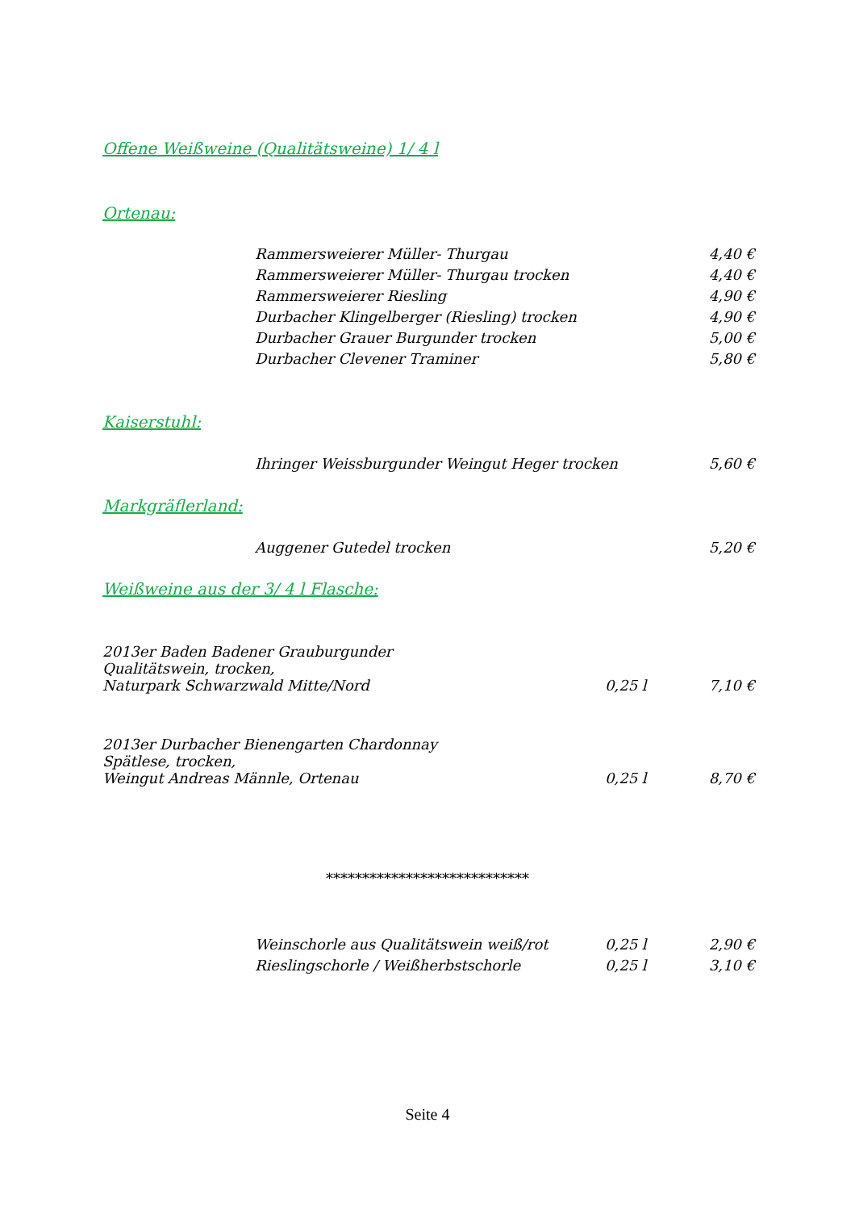Offene Weißweine (Qualitätsweine) 1/ 4 l
Ortenau:
| Rammersweierer Müller- Thurgau | 4,40 € |
| Rammersweierer Müller- Thurgau trocken | 4,40 € |
| Rammersweierer Riesling | 4,90 € |
| Durbacher Klingelberger (Riesling) trocken | 4,90 € |
| Durbacher Grauer Burgunder trocken | 5,00 € |
| Durbacher Clevener Traminer | 5,80 € |
Kaiserstuhl:
| Ihringer Weissburgunder Weingut Heger trocken | 5,60 € |
Markgräflerland:
| Auggener Gutedel trocken | 5,20 € |
Weißweine aus der 3/ 4 l Flasche:
| 2013er Baden Badener Grauburgunder Qualitätswein, trocken, Naturpark Schwarzwald Mitte/Nord | 0,25 l | 7,10 € |
| 2013er Durbacher Bienengarten Chardonnay Spätlese, trocken, Weingut Andreas Männle, Ortenau | 0,25 l | 8,70 € |
****************************
| Weinschorle aus Qualitätswein weiß/rot | 0,25 l | 2,90 € |
| Rieslingschorle / Weißherbstschorle | 0,25 l | 3,10 € |
Seite 4